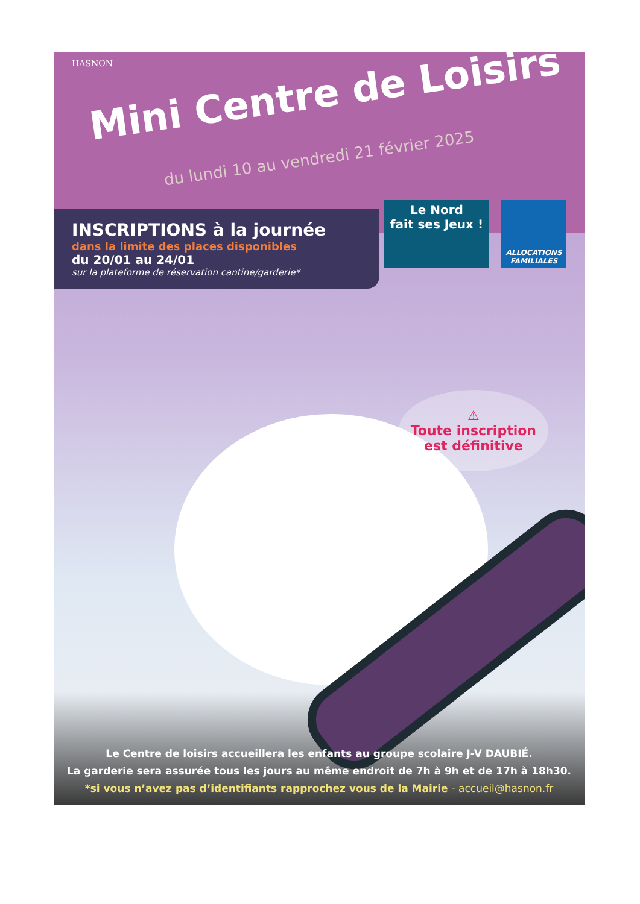HASNON
Mini Centre de Loisirs
du lundi 10 au vendredi 21 février 2025
Le Nord
fait ses Jeux !
ALLOCATIONS FAMILIALES
INSCRIPTIONS à la journée
dans la limite des places disponibles
du 20/01 au 24/01
sur la plateforme de réservation cantine/garderie*
⚠
Toute inscription
est définitive
Le Centre de loisirs accueillera les enfants au groupe scolaire J-V DAUBIÉ.
La garderie sera assurée tous les jours au même endroit de 7h à 9h et de 17h à 18h30.
*si vous n’avez pas d’identifiants rapprochez vous de la Mairie - accueil@hasnon.fr